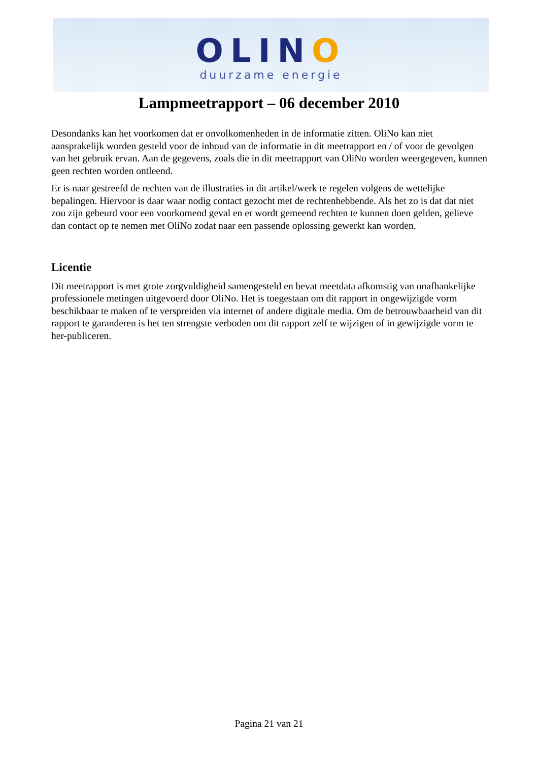OLINO
duurzame energie
Lampmeetrapport – 06 december 2010
Desondanks kan het voorkomen dat er onvolkomenheden in de informatie zitten. OliNo kan niet aansprakelijk worden gesteld voor de inhoud van de informatie in dit meetrapport en / of voor de gevolgen van het gebruik ervan. Aan de gegevens, zoals die in dit meetrapport van OliNo worden weergegeven, kunnen geen rechten worden ontleend.
Er is naar gestreefd de rechten van de illustraties in dit artikel/werk te regelen volgens de wettelijke bepalingen. Hiervoor is daar waar nodig contact gezocht met de rechtenhebbende. Als het zo is dat dat niet zou zijn gebeurd voor een voorkomend geval en er wordt gemeend rechten te kunnen doen gelden, gelieve dan contact op te nemen met OliNo zodat naar een passende oplossing gewerkt kan worden.
Licentie
Dit meetrapport is met grote zorgvuldigheid samengesteld en bevat meetdata afkomstig van onafhankelijke professionele metingen uitgevoerd door OliNo. Het is toegestaan om dit rapport in ongewijzigde vorm beschikbaar te maken of te verspreiden via internet of andere digitale media. Om de betrouwbaarheid van dit rapport te garanderen is het ten strengste verboden om dit rapport zelf te wijzigen of in gewijzigde vorm te her-publiceren.
Pagina 21 van 21